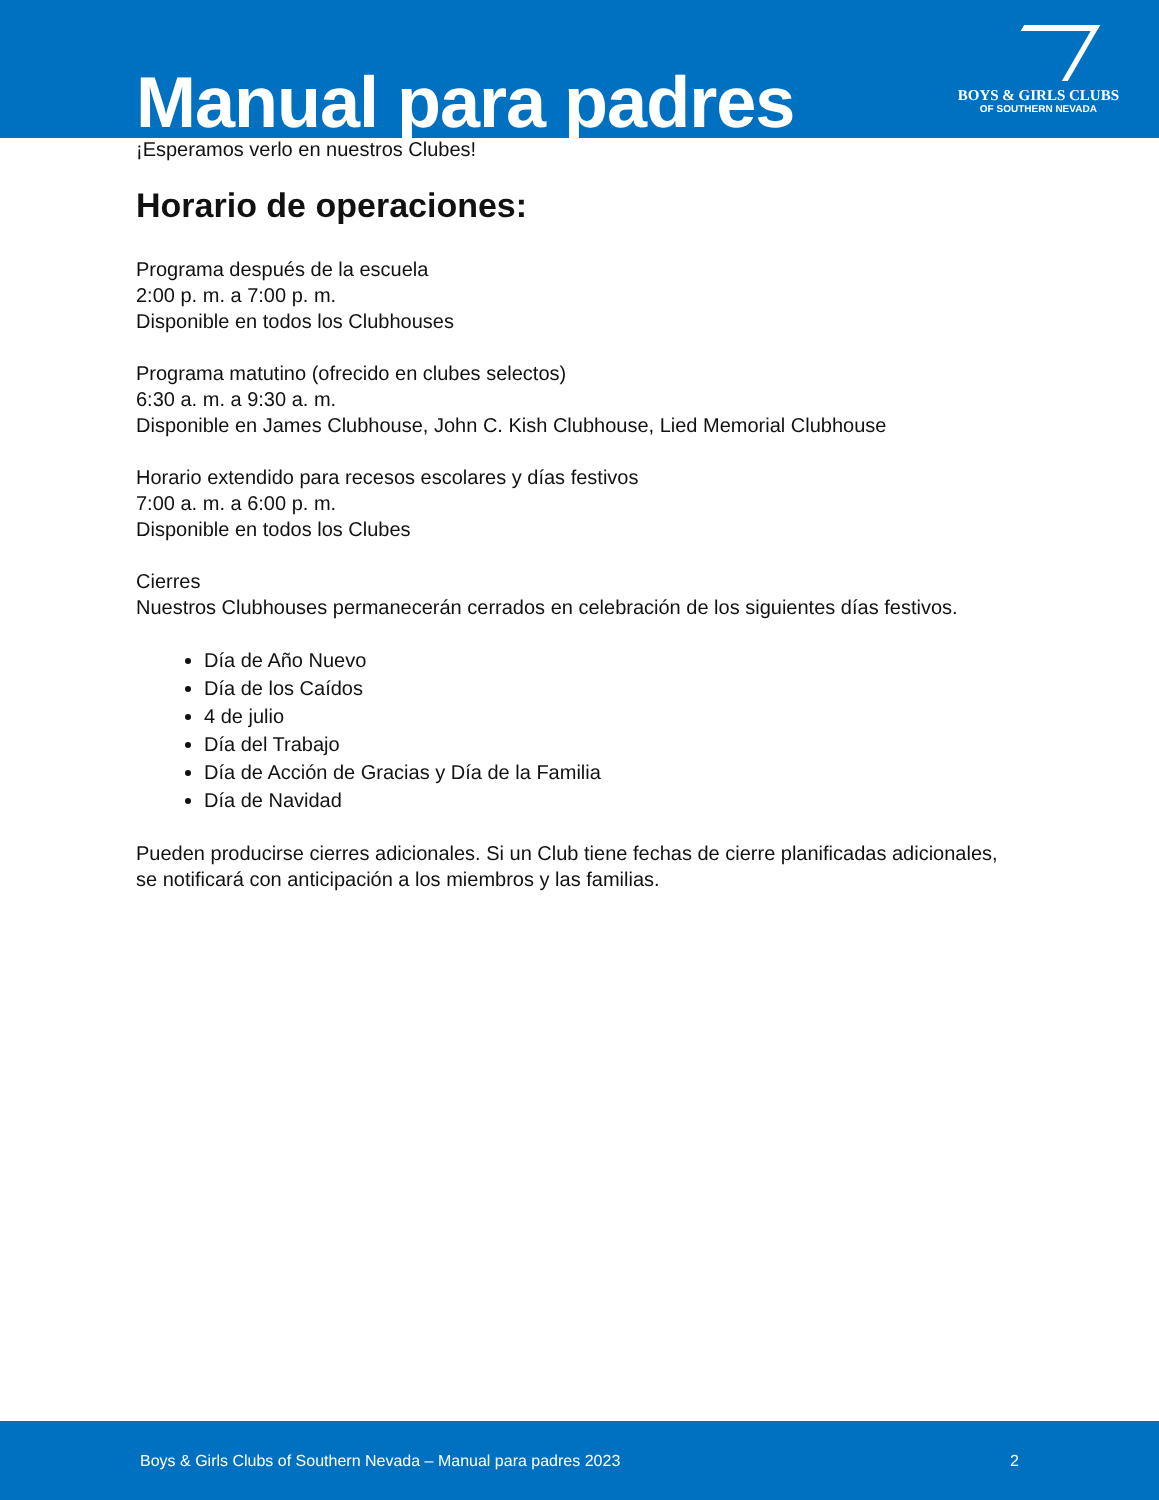Manual para padres
BOYS & GIRLS CLUBS
OF SOUTHERN NEVADA
¡Esperamos verlo en nuestros Clubes!
Horario de operaciones:
Programa después de la escuela
2:00 p. m. a 7:00 p. m.
Disponible en todos los Clubhouses
Programa matutino (ofrecido en clubes selectos)
6:30 a. m. a 9:30 a. m.
Disponible en James Clubhouse, John C. Kish Clubhouse, Lied Memorial Clubhouse
Horario extendido para recesos escolares y días festivos
7:00 a. m. a 6:00 p. m.
Disponible en todos los Clubes
Cierres
Nuestros Clubhouses permanecerán cerrados en celebración de los siguientes días festivos.
Día de Año Nuevo
Día de los Caídos
4 de julio
Día del Trabajo
Día de Acción de Gracias y Día de la Familia
Día de Navidad
Pueden producirse cierres adicionales. Si un Club tiene fechas de cierre planificadas adicionales, se notificará con anticipación a los miembros y las familias.
Boys & Girls Clubs of Southern Nevada – Manual para padres 2023 2